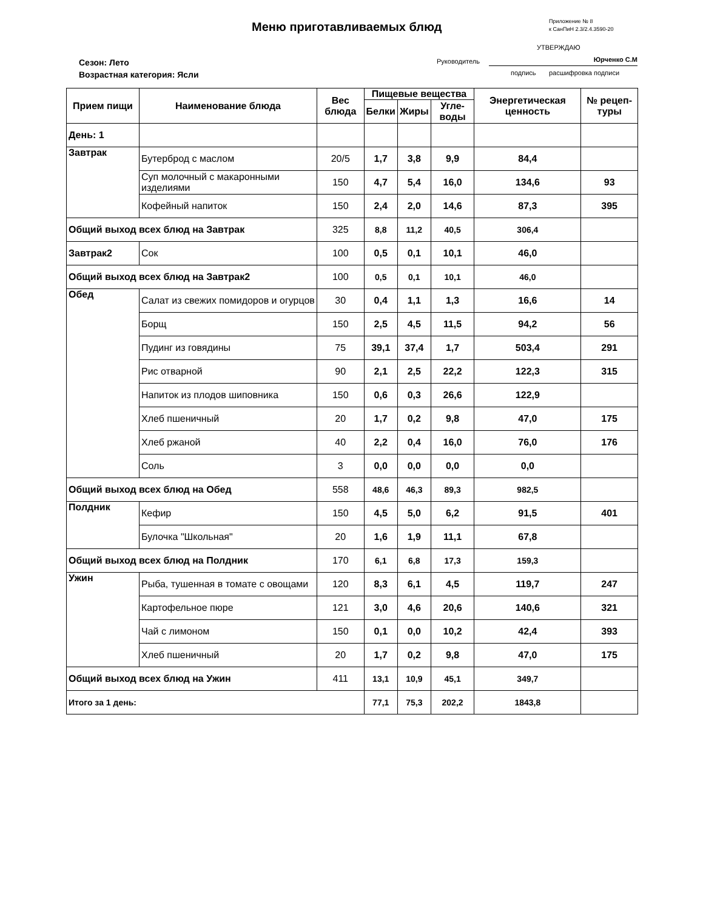Меню приготавливаемых блюд
Приложение № 8
к СанПиН 2.3/2.4.3590-20
УТВЕРЖДАЮ
Руководитель Юрченко С.М
подпись расшифровка подписи
Сезон: Лето
Возрастная категория: Ясли
| Прием пищи | Наименование блюда | Вес блюда | Пищевые вещества | | | Энергетическая ценность | № рецеп-туры |
| --- | --- | --- | --- | --- | --- | --- | --- |
| | | | Белки | Жиры | Угле-воды | | |
| День: 1 | | | | | | | |
| Завтрак | Бутерброд с маслом | 20/5 | 1,7 | 3,8 | 9,9 | 84,4 | |
| | Суп молочный с макаронными изделиями | 150 | 4,7 | 5,4 | 16,0 | 134,6 | 93 |
| | Кофейный напиток | 150 | 2,4 | 2,0 | 14,6 | 87,3 | 395 |
| Общий выход всех блюд на Завтрак | | 325 | 8,8 | 11,2 | 40,5 | 306,4 | |
| Завтрак2 | Сок | 100 | 0,5 | 0,1 | 10,1 | 46,0 | |
| Общий выход всех блюд на Завтрак2 | | 100 | 0,5 | 0,1 | 10,1 | 46,0 | |
| Обед | Салат из свежих помидоров и огурцов | 30 | 0,4 | 1,1 | 1,3 | 16,6 | 14 |
| | Борщ | 150 | 2,5 | 4,5 | 11,5 | 94,2 | 56 |
| | Пудинг из говядины | 75 | 39,1 | 37,4 | 1,7 | 503,4 | 291 |
| | Рис отварной | 90 | 2,1 | 2,5 | 22,2 | 122,3 | 315 |
| | Напиток из плодов шиповника | 150 | 0,6 | 0,3 | 26,6 | 122,9 | |
| | Хлеб пшеничный | 20 | 1,7 | 0,2 | 9,8 | 47,0 | 175 |
| | Хлеб ржаной | 40 | 2,2 | 0,4 | 16,0 | 76,0 | 176 |
| | Соль | 3 | 0,0 | 0,0 | 0,0 | 0,0 | |
| Общий выход всех блюд на Обед | | 558 | 48,6 | 46,3 | 89,3 | 982,5 | |
| Полдник | Кефир | 150 | 4,5 | 5,0 | 6,2 | 91,5 | 401 |
| | Булочка "Школьная" | 20 | 1,6 | 1,9 | 11,1 | 67,8 | |
| Общий выход всех блюд на Полдник | | 170 | 6,1 | 6,8 | 17,3 | 159,3 | |
| Ужин | Рыба, тушенная в томате с овощами | 120 | 8,3 | 6,1 | 4,5 | 119,7 | 247 |
| | Картофельное пюре | 121 | 3,0 | 4,6 | 20,6 | 140,6 | 321 |
| | Чай с лимоном | 150 | 0,1 | 0,0 | 10,2 | 42,4 | 393 |
| | Хлеб пшеничный | 20 | 1,7 | 0,2 | 9,8 | 47,0 | 175 |
| Общий выход всех блюд на Ужин | | 411 | 13,1 | 10,9 | 45,1 | 349,7 | |
| Итого за 1 день: | | | 77,1 | 75,3 | 202,2 | 1843,8 | |